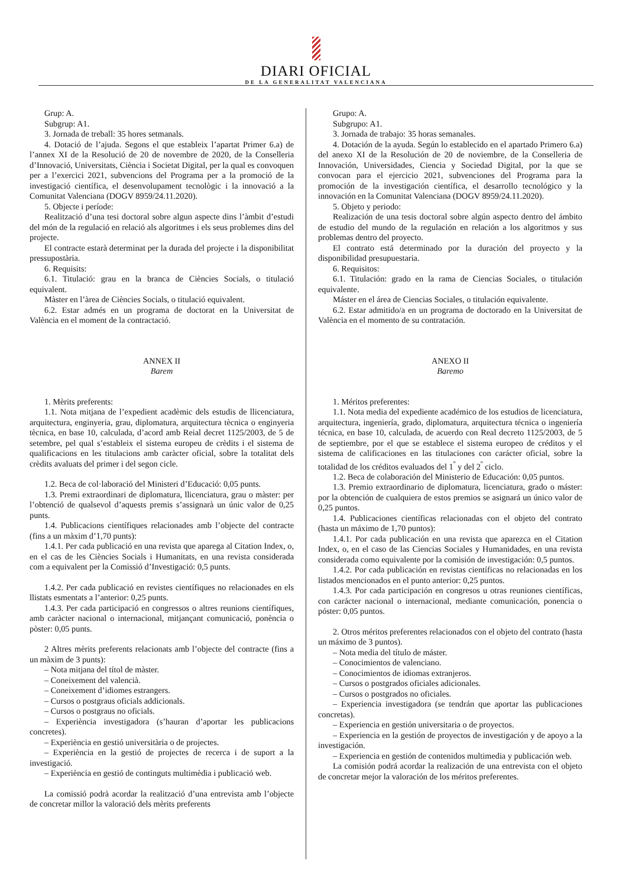DIARI OFICIAL
DE LA GENERALITAT VALENCIANA
Grup: A.
Subgrup: A1.
3. Jornada de treball: 35 hores setmanals.
4. Dotació de l’ajuda. Segons el que estableix l’apartat Primer 6.a) de l’annex XI de la Resolució de 20 de novembre de 2020, de la Conselleria d’Innovació, Universitats, Ciència i Societat Digital, per la qual es convoquen per a l’exercici 2021, subvencions del Programa per a la promoció de la investigació científica, el desenvolupament tecnològic i la innovació a la Comunitat Valenciana (DOGV 8959/24.11.2020).
5. Objecte i període:
Realització d’una tesi doctoral sobre algun aspecte dins l’àmbit d’estudi del món de la regulació en relació als algoritmes i els seus problemes dins del projecte.
El contracte estarà determinat per la durada del projecte i la disponibilitat pressupostària.
6. Requisits:
6.1. Titulació: grau en la branca de Ciències Socials, o titulació equivalent.
Màster en l’àrea de Ciències Socials, o titulació equivalent.
6.2. Estar admés en un programa de doctorat en la Universitat de València en el moment de la contractació.
ANNEX II
Barem
1. Mèrits preferents:
1.1. Nota mitjana de l’expedient acadèmic dels estudis de llicenciatura, arquitectura, enginyeria, grau, diplomatura, arquitectura tècnica o enginyeria tècnica, en base 10, calculada, d’acord amb Reial decret 1125/2003, de 5 de setembre, pel qual s’estableix el sistema europeu de crèdits i el sistema de qualificacions en les titulacions amb caràcter oficial, sobre la totalitat dels crèdits avaluats del primer i del segon cicle.
1.2. Beca de col·laboració del Ministeri d’Educació: 0,05 punts.
1.3. Premi extraordinari de diplomatura, llicenciatura, grau o màster: per l’obtenció de qualsevol d’aquests premis s’assignarà un únic valor de 0,25 punts.
1.4. Publicacions científiques relacionades amb l’objecte del contracte (fins a un màxim d’1,70 punts):
1.4.1. Per cada publicació en una revista que aparega al Citation Index, o, en el cas de les Ciències Socials i Humanitats, en una revista considerada com a equivalent per la Comissió d’Investigació: 0,5 punts.
1.4.2. Per cada publicació en revistes científiques no relacionades en els llistats esmentats a l’anterior: 0,25 punts.
1.4.3. Per cada participació en congressos o altres reunions científiques, amb caràcter nacional o internacional, mitjançant comunicació, ponència o pòster: 0,05 punts.
2 Altres mèrits preferents relacionats amb l’objecte del contracte (fins a un màxim de 3 punts):
– Nota mitjana del títol de màster.
– Coneixement del valencià.
– Coneixement d’idiomes estrangers.
– Cursos o postgraus oficials addicionals.
– Cursos o postgraus no oficials.
– Experiència investigadora (s’hauran d’aportar les publicacions concretes).
– Experiència en gestió universitària o de projectes.
– Experiència en la gestió de projectes de recerca i de suport a la investigació.
– Experiència en gestió de continguts multimèdia i publicació web.
La comissió podrà acordar la realització d’una entrevista amb l’objecte de concretar millor la valoració dels mèrits preferents
Grupo: A.
Subgrupo: A1.
3. Jornada de trabajo: 35 horas semanales.
4. Dotación de la ayuda. Según lo establecido en el apartado Primero 6.a) del anexo XI de la Resolución de 20 de noviembre, de la Conselleria de Innovación, Universidades, Ciencia y Sociedad Digital, por la que se convocan para el ejercicio 2021, subvenciones del Programa para la promoción de la investigación científica, el desarrollo tecnológico y la innovación en la Comunitat Valenciana (DOGV 8959/24.11.2020).
5. Objeto y periodo:
Realización de una tesis doctoral sobre algún aspecto dentro del ámbito de estudio del mundo de la regulación en relación a los algoritmos y sus problemas dentro del proyecto.
El contrato está determinado por la duración del proyecto y la disponibilidad presupuestaria.
6. Requisitos:
6.1. Titulación: grado en la rama de Ciencias Sociales, o titulación equivalente.
Máster en el área de Ciencias Sociales, o titulación equivalente.
6.2. Estar admitido/a en un programa de doctorado en la Universitat de València en el momento de su contratación.
ANEXO II
Baremo
1. Méritos preferentes:
1.1. Nota media del expediente académico de los estudios de licenciatura, arquitectura, ingeniería, grado, diplomatura, arquitectura técnica o ingeniería técnica, en base 10, calculada, de acuerdo con Real decreto 1125/2003, de 5 de septiembre, por el que se establece el sistema europeo de créditos y el sistema de calificaciones en las titulaciones con carácter oficial, sobre la totalidad de los créditos evaluados del 1<sup>º</sup> y del 2<sup>º</sup> ciclo.
1.2. Beca de colaboración del Ministerio de Educación: 0,05 puntos.
1.3. Premio extraordinario de diplomatura, licenciatura, grado o máster: por la obtención de cualquiera de estos premios se asignará un único valor de 0,25 puntos.
1.4. Publicaciones científicas relacionadas con el objeto del contrato (hasta un máximo de 1,70 puntos):
1.4.1. Por cada publicación en una revista que aparezca en el Citation Index, o, en el caso de las Ciencias Sociales y Humanidades, en una revista considerada como equivalente por la comisión de investigación: 0,5 puntos.
1.4.2. Por cada publicación en revistas científicas no relacionadas en los listados mencionados en el punto anterior: 0,25 puntos.
1.4.3. Por cada participación en congresos u otras reuniones científicas, con carácter nacional o internacional, mediante comunicación, ponencia o póster: 0,05 puntos.
2. Otros méritos preferentes relacionados con el objeto del contrato (hasta un máximo de 3 puntos).
– Nota media del título de máster.
– Conocimientos de valenciano.
– Conocimientos de idiomas extranjeros.
– Cursos o postgrados oficiales adicionales.
– Cursos o postgrados no oficiales.
– Experiencia investigadora (se tendrán que aportar las publicaciones concretas).
– Experiencia en gestión universitaria o de proyectos.
– Experiencia en la gestión de proyectos de investigación y de apoyo a la investigación.
– Experiencia en gestión de contenidos multimedia y publicación web.
La comisión podrá acordar la realización de una entrevista con el objeto de concretar mejor la valoración de los méritos preferentes.